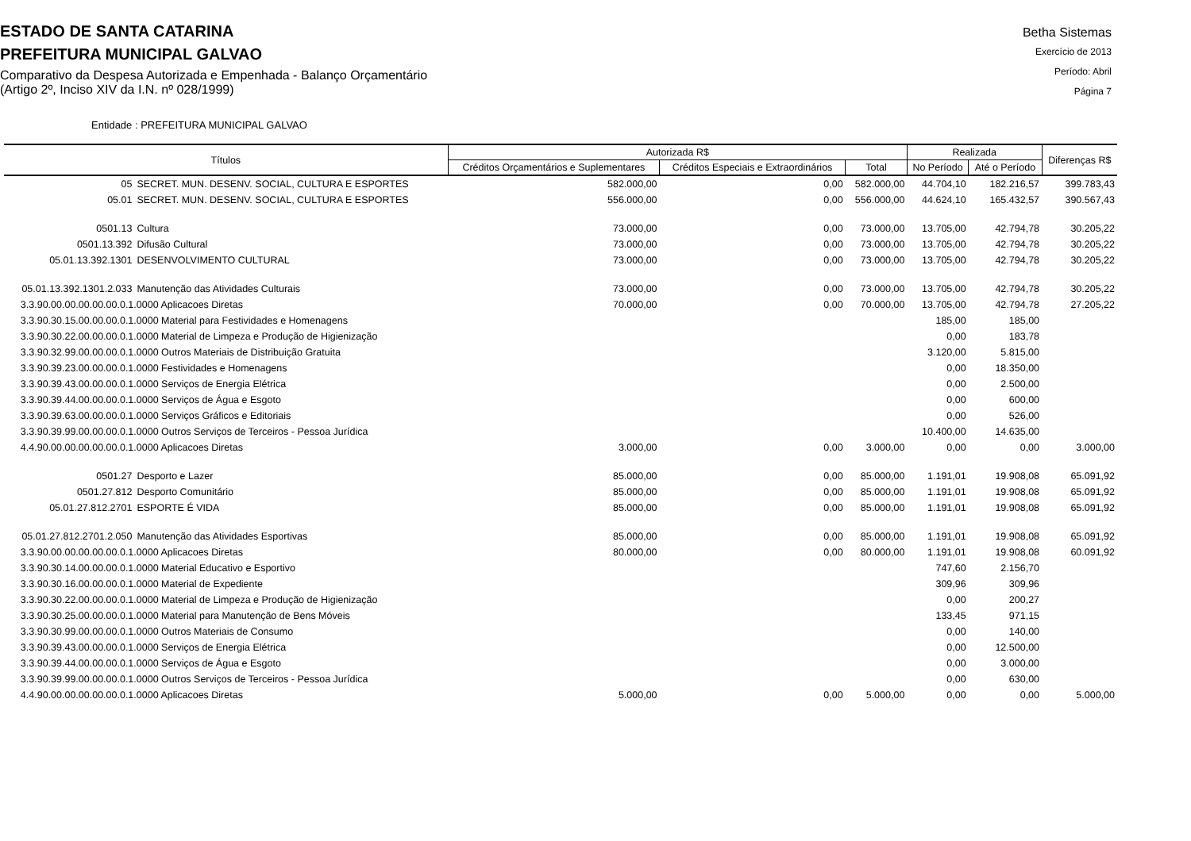ESTADO DE SANTA CATARINA
PREFEITURA MUNICIPAL GALVAO
Comparativo da Despesa Autorizada e Empenhada - Balanço Orçamentário
(Artigo 2º, Inciso XIV da I.N. nº 028/1999)
Betha Sistemas
Exercício de 2013
Período: Abril
Página 7
Entidade : PREFEITURA MUNICIPAL GALVAO
| Títulos | | Autorizada R$ | | | Realizada | | Diferenças R$ |
| --- | --- | --- | --- | --- | --- | --- | --- |
| | | Créditos Orçamentários e Suplementares | Créditos Especiais e Extraordinários | Total | No Período | Até o Período | |
| 05 | SECRET. MUN. DESENV. SOCIAL, CULTURA E ESPORTES | 582.000,00 | 0,00 | 582.000,00 | 44.704,10 | 182.216,57 | 399.783,43 |
| 05.01 | SECRET. MUN. DESENV. SOCIAL, CULTURA E ESPORTES | 556.000,00 | 0,00 | 556.000,00 | 44.624,10 | 165.432,57 | 390.567,43 |
| 0501.13 | Cultura | 73.000,00 | 0,00 | 73.000,00 | 13.705,00 | 42.794,78 | 30.205,22 |
| 0501.13.392 | Difusão Cultural | 73.000,00 | 0,00 | 73.000,00 | 13.705,00 | 42.794,78 | 30.205,22 |
| 05.01.13.392.1301 | DESENVOLVIMENTO CULTURAL | 73.000,00 | 0,00 | 73.000,00 | 13.705,00 | 42.794,78 | 30.205,22 |
| 05.01.13.392.1301.2.033 | Manutenção das Atividades Culturais | 73.000,00 | 0,00 | 73.000,00 | 13.705,00 | 42.794,78 | 30.205,22 |
| 3.3.90.00.00.00.00.00.0.1.0000 Aplicacoes Diretas | | 70.000,00 | 0,00 | 70.000,00 | 13.705,00 | 42.794,78 | 27.205,22 |
| 3.3.90.30.15.00.00.00.0.1.0000 Material para Festividades e Homenagens | | | | | 185,00 | 185,00 | |
| 3.3.90.30.22.00.00.00.0.1.0000 Material de Limpeza e Produção de Higienização | | | | | 0,00 | 183,78 | |
| 3.3.90.32.99.00.00.00.0.1.0000 Outros Materiais de Distribuição Gratuita | | | | | 3.120,00 | 5.815,00 | |
| 3.3.90.39.23.00.00.00.0.1.0000 Festividades e Homenagens | | | | | 0,00 | 18.350,00 | |
| 3.3.90.39.43.00.00.00.0.1.0000 Serviços de Energia Elétrica | | | | | 0,00 | 2.500,00 | |
| 3.3.90.39.44.00.00.00.0.1.0000 Serviços de Água e Esgoto | | | | | 0,00 | 600,00 | |
| 3.3.90.39.63.00.00.00.0.1.0000 Serviços Gráficos e Editoriais | | | | | 0,00 | 526,00 | |
| 3.3.90.39.99.00.00.00.0.1.0000 Outros Serviços de Terceiros - Pessoa Jurídica | | | | | 10.400,00 | 14.635,00 | |
| 4.4.90.00.00.00.00.00.0.1.0000 Aplicacoes Diretas | | 3.000,00 | 0,00 | 3.000,00 | 0,00 | 0,00 | 3.000,00 |
| 0501.27 | Desporto e Lazer | 85.000,00 | 0,00 | 85.000,00 | 1.191,01 | 19.908,08 | 65.091,92 |
| 0501.27.812 | Desporto Comunitário | 85.000,00 | 0,00 | 85.000,00 | 1.191,01 | 19.908,08 | 65.091,92 |
| 05.01.27.812.2701 | ESPORTE É VIDA | 85.000,00 | 0,00 | 85.000,00 | 1.191,01 | 19.908,08 | 65.091,92 |
| 05.01.27.812.2701.2.050 | Manutenção das Atividades Esportivas | 85.000,00 | 0,00 | 85.000,00 | 1.191,01 | 19.908,08 | 65.091,92 |
| 3.3.90.00.00.00.00.00.0.1.0000 Aplicacoes Diretas | | 80.000,00 | 0,00 | 80.000,00 | 1.191,01 | 19.908,08 | 60.091,92 |
| 3.3.90.30.14.00.00.00.0.1.0000 Material Educativo e Esportivo | | | | | 747,60 | 2.156,70 | |
| 3.3.90.30.16.00.00.00.0.1.0000 Material de Expediente | | | | | 309,96 | 309,96 | |
| 3.3.90.30.22.00.00.00.0.1.0000 Material de Limpeza e Produção de Higienização | | | | | 0,00 | 200,27 | |
| 3.3.90.30.25.00.00.00.0.1.0000 Material para Manutenção de Bens Móveis | | | | | 133,45 | 971,15 | |
| 3.3.90.30.99.00.00.00.0.1.0000 Outros Materiais de Consumo | | | | | 0,00 | 140,00 | |
| 3.3.90.39.43.00.00.00.0.1.0000 Serviços de Energia Elétrica | | | | | 0,00 | 12.500,00 | |
| 3.3.90.39.44.00.00.00.0.1.0000 Serviços de Água e Esgoto | | | | | 0,00 | 3.000,00 | |
| 3.3.90.39.99.00.00.00.0.1.0000 Outros Serviços de Terceiros - Pessoa Jurídica | | | | | 0,00 | 630,00 | |
| 4.4.90.00.00.00.00.00.0.1.0000 Aplicacoes Diretas | | 5.000,00 | 0,00 | 5.000,00 | 0,00 | 0,00 | 5.000,00 |